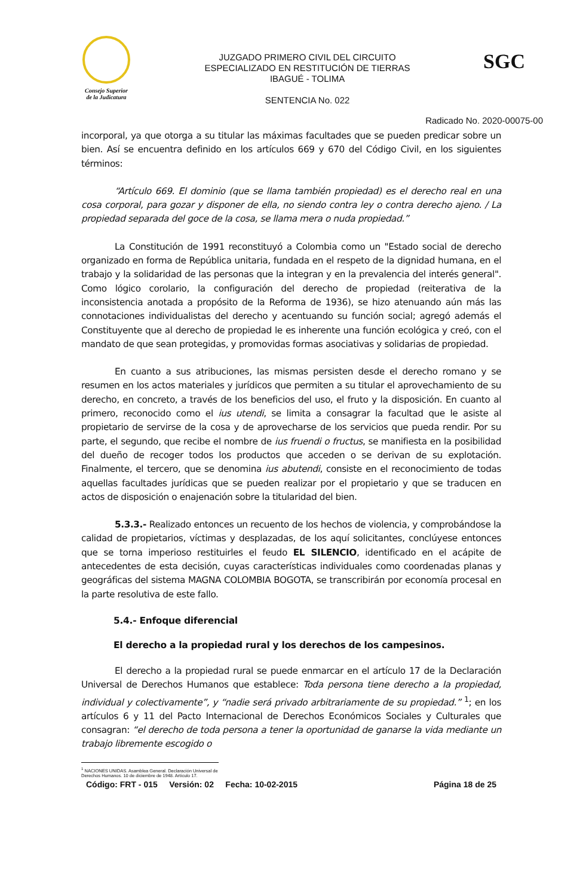Consejo Superior
de la Judicatura
JUZGADO PRIMERO CIVIL DEL CIRCUITO
ESPECIALIZADO EN RESTITUCIÓN DE TIERRAS
IBAGUÉ - TOLIMA
SENTENCIA No. 022
SGC
Radicado No. 2020-00075-00
incorporal, ya que otorga a su titular las máximas facultades que se pueden predicar sobre un bien. Así se encuentra definido en los artículos 669 y 670 del Código Civil, en los siguientes términos:
“Artículo 669. El dominio (que se llama también propiedad) es el derecho real en una cosa corporal, para gozar y disponer de ella, no siendo contra ley o contra derecho ajeno. / La propiedad separada del goce de la cosa, se llama mera o nuda propiedad.”
La Constitución de 1991 reconstituyó a Colombia como un "Estado social de derecho organizado en forma de República unitaria, fundada en el respeto de la dignidad humana, en el trabajo y la solidaridad de las personas que la integran y en la prevalencia del interés general". Como lógico corolario, la configuración del derecho de propiedad (reiterativa de la inconsistencia anotada a propósito de la Reforma de 1936), se hizo atenuando aún más las connotaciones individualistas del derecho y acentuando su función social; agregó además el Constituyente que al derecho de propiedad le es inherente una función ecológica y creó, con el mandato de que sean protegidas, y promovidas formas asociativas y solidarias de propiedad.
En cuanto a sus atribuciones, las mismas persisten desde el derecho romano y se resumen en los actos materiales y jurídicos que permiten a su titular el aprovechamiento de su derecho, en concreto, a través de los beneficios del uso, el fruto y la disposición. En cuanto al primero, reconocido como el ius utendi, se limita a consagrar la facultad que le asiste al propietario de servirse de la cosa y de aprovecharse de los servicios que pueda rendir. Por su parte, el segundo, que recibe el nombre de ius fruendi o fructus, se manifiesta en la posibilidad del dueño de recoger todos los productos que acceden o se derivan de su explotación. Finalmente, el tercero, que se denomina ius abutendi, consiste en el reconocimiento de todas aquellas facultades jurídicas que se pueden realizar por el propietario y que se traducen en actos de disposición o enajenación sobre la titularidad del bien.
5.3.3.- Realizado entonces un recuento de los hechos de violencia, y comprobándose la calidad de propietarios, víctimas y desplazadas, de los aquí solicitantes, conclúyese entonces que se torna imperioso restituirles el feudo EL SILENCIO, identificado en el acápite de antecedentes de esta decisión, cuyas características individuales como coordenadas planas y geográficas del sistema MAGNA COLOMBIA BOGOTA, se transcribirán por economía procesal en la parte resolutiva de este fallo.
5.4.- Enfoque diferencial
El derecho a la propiedad rural y los derechos de los campesinos.
El derecho a la propiedad rural se puede enmarcar en el artículo 17 de la Declaración Universal de Derechos Humanos que establece: Toda persona tiene derecho a la propiedad, individual y colectivamente”, y “nadie será privado arbitrariamente de su propiedad.” <sup>1</sup>; en los artículos 6 y 11 del Pacto Internacional de Derechos Económicos Sociales y Culturales que consagran: “el derecho de toda persona a tener la oportunidad de ganarse la vida mediante un trabajo libremente escogido o
<sup>1</sup> NACIONES UNIDAS. Asamblea General. Declaración Universal de Derechos Humanos. 10 de diciembre de 1948. Artículo 17.
Código: FRT - 015 Versión: 02 Fecha: 10-02-2015 Página 18 de 25